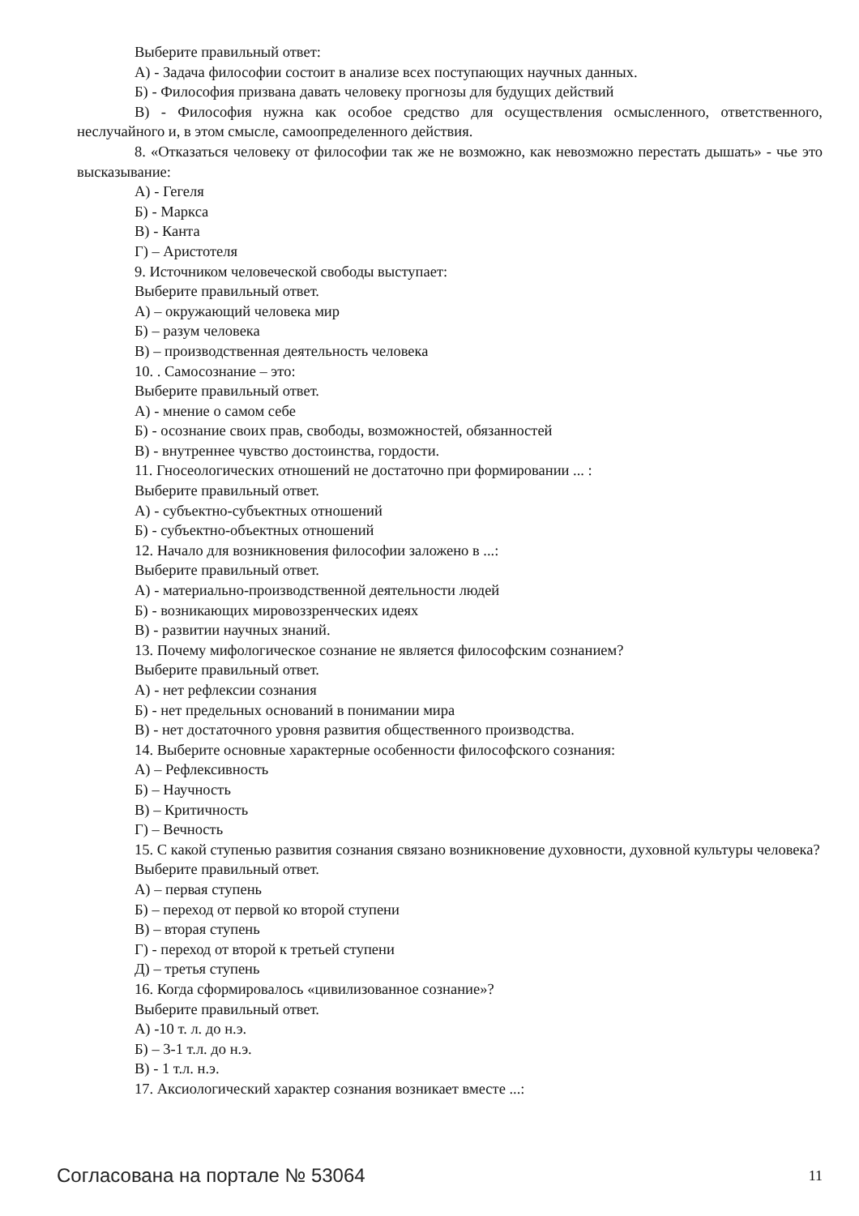Выберите правильный ответ:
А) - Задача философии состоит в анализе всех поступающих научных данных.
Б) - Философия призвана давать человеку прогнозы для будущих действий
В) - Философия нужна как особое средство для осуществления осмысленного, ответственного, неслучайного и, в этом смысле, самоопределенного действия.
8. «Отказаться человеку от философии так же не возможно, как невозможно перестать дышать» - чье это высказывание:
А) - Гегеля
Б) - Маркса
В) - Канта
Г) – Аристотеля
9. Источником человеческой свободы выступает:
Выберите правильный ответ.
А) – окружающий человека мир
Б) – разум человека
В) – производственная деятельность человека
10. . Самосознание – это:
Выберите правильный ответ.
А) - мнение о самом себе
Б) - осознание своих прав, свободы, возможностей, обязанностей
В) - внутреннее чувство достоинства, гордости.
11. Гносеологических отношений не достаточно при формировании ... :
Выберите правильный ответ.
А) - субъектно-субъектных отношений
Б) - субъектно-объектных отношений
12. Начало для возникновения философии заложено в ...:
Выберите правильный ответ.
А) - материально-производственной деятельности людей
Б) - возникающих мировоззренческих идеях
В) - развитии научных знаний.
13. Почему мифологическое сознание не является философским сознанием?
Выберите правильный ответ.
А) - нет рефлексии сознания
Б) - нет предельных оснований в понимании мира
В) - нет достаточного уровня развития общественного производства.
14. Выберите основные характерные особенности философского сознания:
А) – Рефлексивность
Б) – Научность
В) – Критичность
Г) – Вечность
15. С какой ступенью развития сознания связано возникновение духовности, духовной культуры человека?
Выберите правильный ответ.
А) – первая ступень
Б) – переход от первой ко второй ступени
В) – вторая ступень
Г) - переход от второй к третьей ступени
Д) – третья ступень
16. Когда сформировалось «цивилизованное сознание»?
Выберите правильный ответ.
А) -10 т. л. до н.э.
Б) – 3-1 т.л. до н.э.
В) - 1 т.л. н.э.
17. Аксиологический характер сознания возникает вместе ...:
Согласована на портале № 53064 11